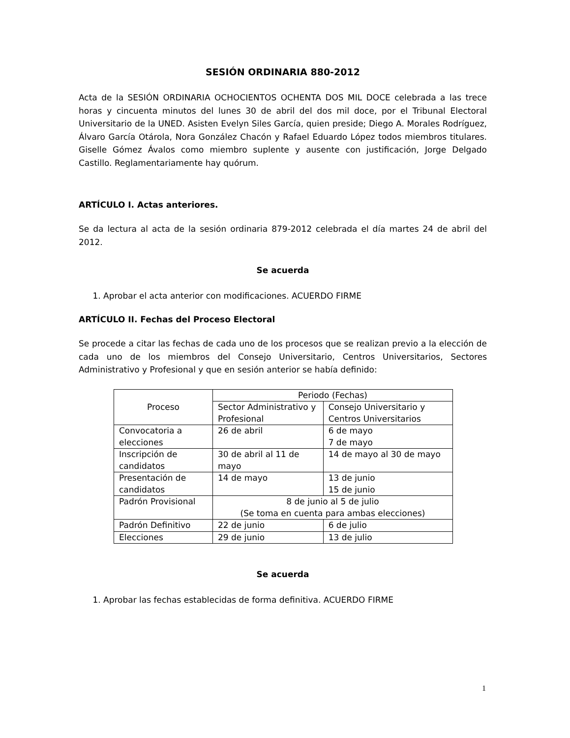SESIÓN ORDINARIA 880-2012
Acta de la SESIÓN ORDINARIA OCHOCIENTOS OCHENTA DOS MIL DOCE celebrada a las trece horas y cincuenta minutos del lunes 30 de abril del dos mil doce, por el Tribunal Electoral Universitario de la UNED. Asisten Evelyn Siles García, quien preside; Diego A. Morales Rodríguez, Álvaro García Otárola, Nora González Chacón y Rafael Eduardo López todos miembros titulares. Giselle Gómez Ávalos como miembro suplente y ausente con justificación, Jorge Delgado Castillo. Reglamentariamente hay quórum.
ARTÍCULO I. Actas anteriores.
Se da lectura al acta de la sesión ordinaria 879-2012 celebrada el día martes 24 de abril del 2012.
Se acuerda
1. Aprobar el acta anterior con modificaciones. ACUERDO FIRME
ARTÍCULO II. Fechas del Proceso Electoral
Se procede a citar las fechas de cada uno de los procesos que se realizan previo a la elección de cada uno de los miembros del Consejo Universitario, Centros Universitarios, Sectores Administrativo y Profesional y que en sesión anterior se había definido:
| Proceso | Periodo (Fechas) | |
| | Sector Administrativo y Profesional | Consejo Universitario y Centros Universitarios |
| Convocatoria a elecciones | 26 de abril | 6 de mayo 7 de mayo |
| Inscripción de candidatos | 30 de abril al 11 de mayo | 14 de mayo al 30 de mayo |
| Presentación de candidatos | 14 de mayo | 13 de junio 15 de junio |
| Padrón Provisional | 8 de junio al 5 de julio (Se toma en cuenta para ambas elecciones) | |
| Padrón Definitivo | 22 de junio | 6 de julio |
| Elecciones | 29 de junio | 13 de julio |
Se acuerda
1. Aprobar las fechas establecidas de forma definitiva. ACUERDO FIRME
1